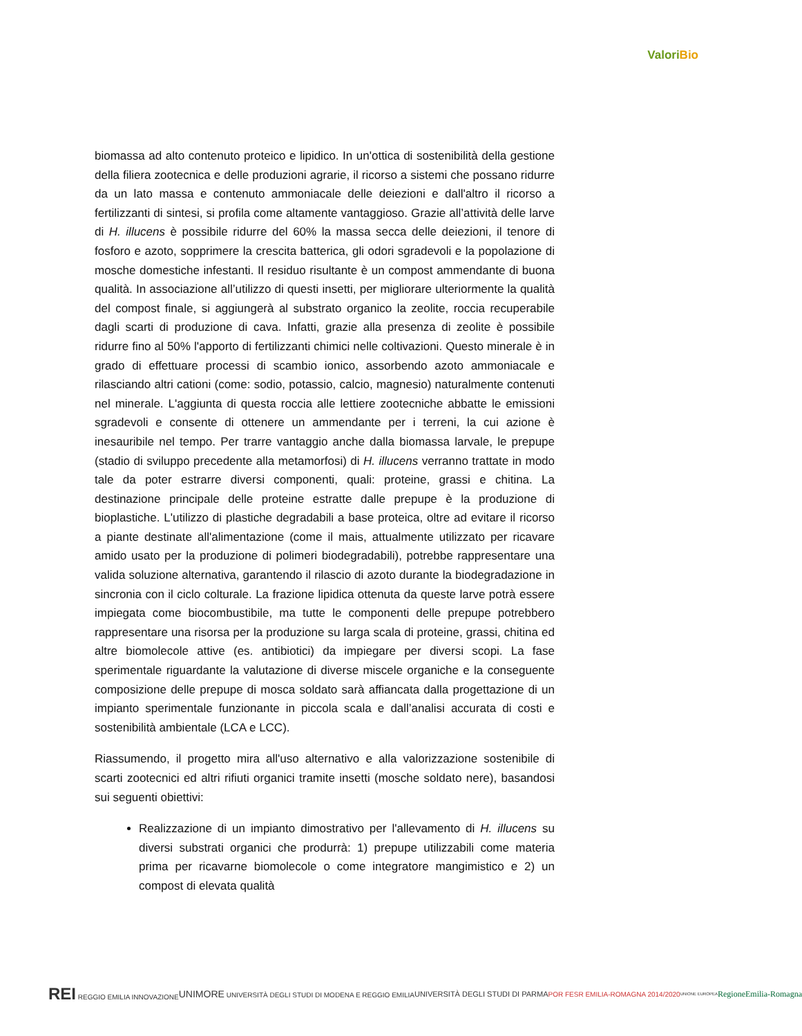ValoriBio
biomassa ad alto contenuto proteico e lipidico. In un'ottica di sostenibilità della gestione della filiera zootecnica e delle produzioni agrarie, il ricorso a sistemi che possano ridurre da un lato massa e contenuto ammoniacale delle deiezioni e dall'altro il ricorso a fertilizzanti di sintesi, si profila come altamente vantaggioso. Grazie all’attività delle larve di H. illucens è possibile ridurre del 60% la massa secca delle deiezioni, il tenore di fosforo e azoto, sopprimere la crescita batterica, gli odori sgradevoli e la popolazione di mosche domestiche infestanti. Il residuo risultante è un compost ammendante di buona qualità. In associazione all’utilizzo di questi insetti, per migliorare ulteriormente la qualità del compost finale, si aggiungerà al substrato organico la zeolite, roccia recuperabile dagli scarti di produzione di cava. Infatti, grazie alla presenza di zeolite è possibile ridurre fino al 50% l'apporto di fertilizzanti chimici nelle coltivazioni. Questo minerale è in grado di effettuare processi di scambio ionico, assorbendo azoto ammoniacale e rilasciando altri cationi (come: sodio, potassio, calcio, magnesio) naturalmente contenuti nel minerale. L'aggiunta di questa roccia alle lettiere zootecniche abbatte le emissioni sgradevoli e consente di ottenere un ammendante per i terreni, la cui azione è inesauribile nel tempo. Per trarre vantaggio anche dalla biomassa larvale, le prepupe (stadio di sviluppo precedente alla metamorfosi) di H. illucens verranno trattate in modo tale da poter estrarre diversi componenti, quali: proteine, grassi e chitina. La destinazione principale delle proteine estratte dalle prepupe è la produzione di bioplastiche. L'utilizzo di plastiche degradabili a base proteica, oltre ad evitare il ricorso a piante destinate all'alimentazione (come il mais, attualmente utilizzato per ricavare amido usato per la produzione di polimeri biodegradabili), potrebbe rappresentare una valida soluzione alternativa, garantendo il rilascio di azoto durante la biodegradazione in sincronia con il ciclo colturale. La frazione lipidica ottenuta da queste larve potrà essere impiegata come biocombustibile, ma tutte le componenti delle prepupe potrebbero rappresentare una risorsa per la produzione su larga scala di proteine, grassi, chitina ed altre biomolecole attive (es. antibiotici) da impiegare per diversi scopi. La fase sperimentale riguardante la valutazione di diverse miscele organiche e la conseguente composizione delle prepupe di mosca soldato sarà affiancata dalla progettazione di un impianto sperimentale funzionante in piccola scala e dall’analisi accurata di costi e sostenibilità ambientale (LCA e LCC).
Riassumendo, il progetto mira all'uso alternativo e alla valorizzazione sostenibile di scarti zootecnici ed altri rifiuti organici tramite insetti (mosche soldato nere), basandosi sui seguenti obiettivi:
Realizzazione di un impianto dimostrativo per l'allevamento di H. illucens su diversi substrati organici che produrrà: 1) prepupe utilizzabili come materia prima per ricavarne biomolecole o come integratore mangimistico e 2) un compost di elevata qualità
REI REGGIO EMILIA INNOVAZIONE
UNIMORE UNIVERSITÀ DEGLI STUDI DI MODENA E REGGIO EMILIA UNIVERSITÀ DEGLI STUDI DI PARMA POR FESR EMILIA-ROMAGNA 2014/2020
UNIONE EUROPEA
RegioneEmilia-Romagna